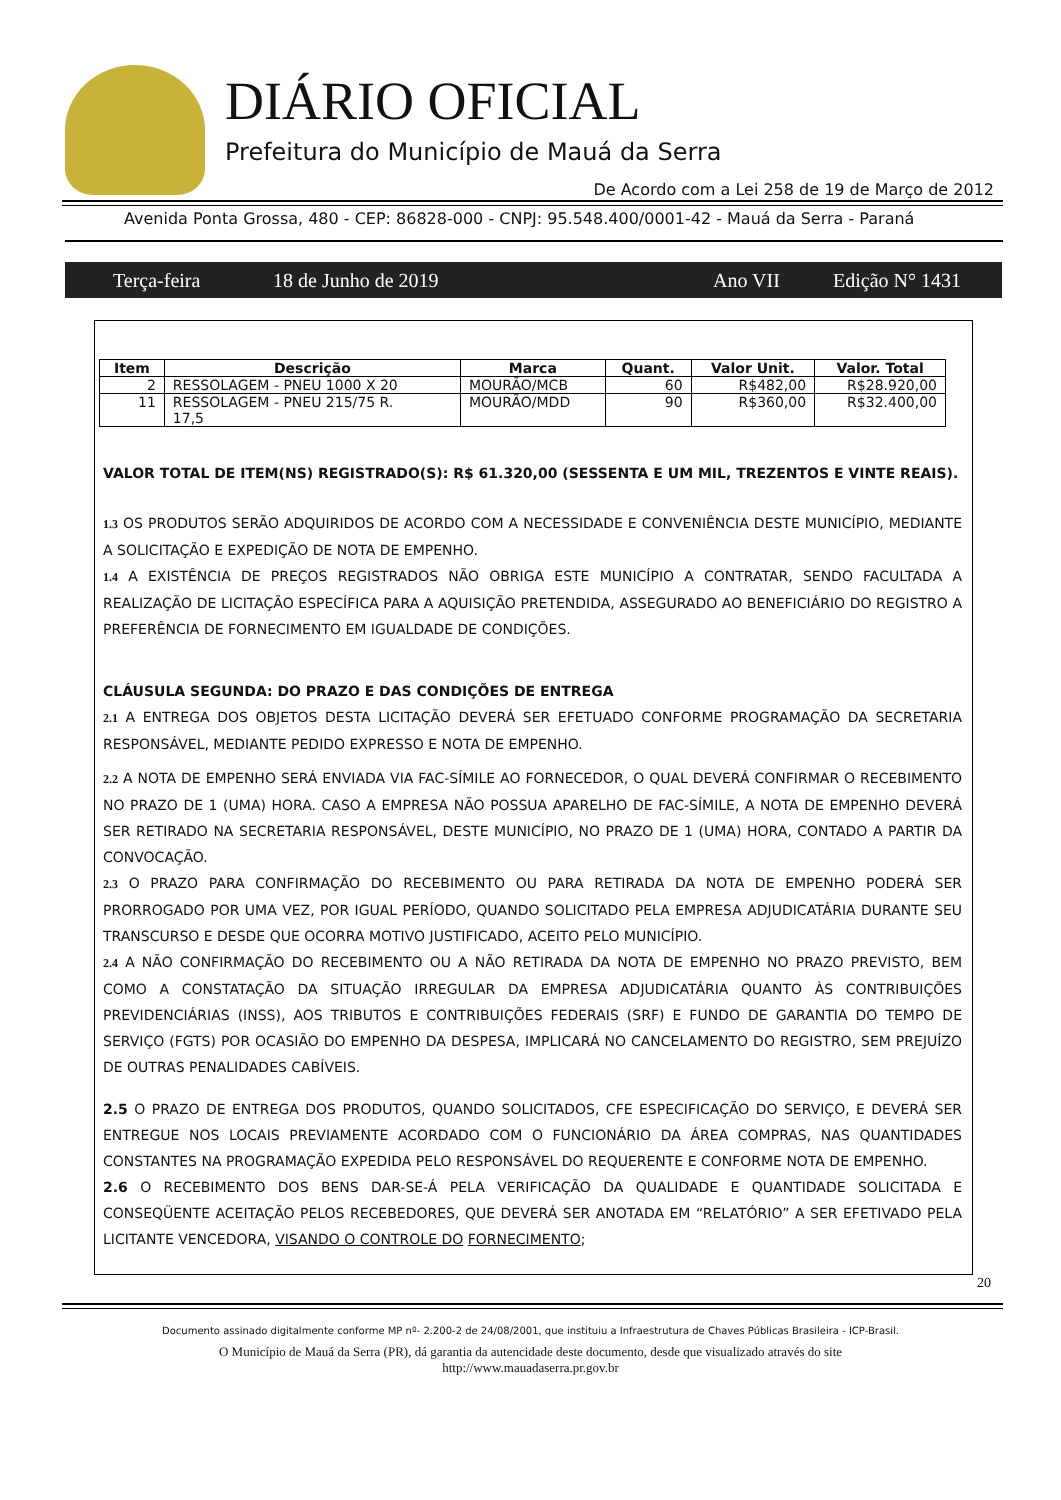DIÁRIO OFICIAL
Prefeitura do Município de Mauá da Serra
De Acordo com a Lei 258 de 19 de Março de 2012
Avenida Ponta Grossa, 480 - CEP: 86828-000 - CNPJ: 95.548.400/0001-42 - Mauá da Serra - Paraná
Terça-feira 18 de Junho de 2019 Ano VII Edição N° 1431
| Item | Descrição | Marca | Quant. | Valor Unit. | Valor. Total |
| --- | --- | --- | --- | --- | --- |
| 2 | RESSOLAGEM - PNEU 1000 X 20 | MOURÃO/MCB | 60 | R$482,00 | R$28.920,00 |
| 11 | RESSOLAGEM - PNEU 215/75 R. 17,5 | MOURÃO/MDD | 90 | R$360,00 | R$32.400,00 |
VALOR TOTAL DE ITEM(NS) REGISTRADO(S): R$ 61.320,00 (SESSENTA E UM MIL, TREZENTOS E VINTE REAIS).
1.3 OS PRODUTOS SERÃO ADQUIRIDOS DE ACORDO COM A NECESSIDADE E CONVENIÊNCIA DESTE MUNICÍPIO, MEDIANTE A SOLICITAÇÃO E EXPEDIÇÃO DE NOTA DE EMPENHO.
1.4 A EXISTÊNCIA DE PREÇOS REGISTRADOS NÃO OBRIGA ESTE MUNICÍPIO A CONTRATAR, SENDO FACULTADA A REALIZAÇÃO DE LICITAÇÃO ESPECÍFICA PARA A AQUISIÇÃO PRETENDIDA, ASSEGURADO AO BENEFICIÁRIO DO REGISTRO A PREFERÊNCIA DE FORNECIMENTO EM IGUALDADE DE CONDIÇÕES.
CLÁUSULA SEGUNDA: DO PRAZO E DAS CONDIÇÕES DE ENTREGA
2.1 A ENTREGA DOS OBJETOS DESTA LICITAÇÃO DEVERÁ SER EFETUADO CONFORME PROGRAMAÇÃO DA SECRETARIA RESPONSÁVEL, MEDIANTE PEDIDO EXPRESSO E NOTA DE EMPENHO.
2.2 A NOTA DE EMPENHO SERÁ ENVIADA VIA FAC-SÍMILE AO FORNECEDOR, O QUAL DEVERÁ CONFIRMAR O RECEBIMENTO NO PRAZO DE 1 (UMA) HORA. CASO A EMPRESA NÃO POSSUA APARELHO DE FAC-SÍMILE, A NOTA DE EMPENHO DEVERÁ SER RETIRADO NA SECRETARIA RESPONSÁVEL, DESTE MUNICÍPIO, NO PRAZO DE 1 (UMA) HORA, CONTADO A PARTIR DA CONVOCAÇÃO.
2.3 O PRAZO PARA CONFIRMAÇÃO DO RECEBIMENTO OU PARA RETIRADA DA NOTA DE EMPENHO PODERÁ SER PRORROGADO POR UMA VEZ, POR IGUAL PERÍODO, QUANDO SOLICITADO PELA EMPRESA ADJUDICATÁRIA DURANTE SEU TRANSCURSO E DESDE QUE OCORRA MOTIVO JUSTIFICADO, ACEITO PELO MUNICÍPIO.
2.4 A NÃO CONFIRMAÇÃO DO RECEBIMENTO OU A NÃO RETIRADA DA NOTA DE EMPENHO NO PRAZO PREVISTO, BEM COMO A CONSTATAÇÃO DA SITUAÇÃO IRREGULAR DA EMPRESA ADJUDICATÁRIA QUANTO ÀS CONTRIBUIÇÕES PREVIDENCIÁRIAS (INSS), AOS TRIBUTOS E CONTRIBUIÇÕES FEDERAIS (SRF) E FUNDO DE GARANTIA DO TEMPO DE SERVIÇO (FGTS) POR OCASIÃO DO EMPENHO DA DESPESA, IMPLICARÁ NO CANCELAMENTO DO REGISTRO, SEM PREJUÍZO DE OUTRAS PENALIDADES CABÍVEIS.
2.5 O PRAZO DE ENTREGA DOS PRODUTOS, QUANDO SOLICITADOS, CFE ESPECIFICAÇÃO DO SERVIÇO, E DEVERÁ SER ENTREGUE NOS LOCAIS PREVIAMENTE ACORDADO COM O FUNCIONÁRIO DA ÁREA COMPRAS, NAS QUANTIDADES CONSTANTES NA PROGRAMAÇÃO EXPEDIDA PELO RESPONSÁVEL DO REQUERENTE E CONFORME NOTA DE EMPENHO.
2.6 O RECEBIMENTO DOS BENS DAR-SE-Á PELA VERIFICAÇÃO DA QUALIDADE E QUANTIDADE SOLICITADA E CONSEQÜENTE ACEITAÇÃO PELOS RECEBEDORES, QUE DEVERÁ SER ANOTADA EM “RELATÓRIO” A SER EFETIVADO PELA LICITANTE VENCEDORA, VISANDO O CONTROLE DO FORNECIMENTO;
20
Documento assinado digitalmente conforme MP nº- 2.200-2 de 24/08/2001, que instituiu a Infraestrutura de Chaves Públicas Brasileira - ICP-Brasil.
O Município de Mauá da Serra (PR), dá garantia da autencidade deste documento, desde que visualizado através do site
http://www.mauadaserra.pr.gov.br